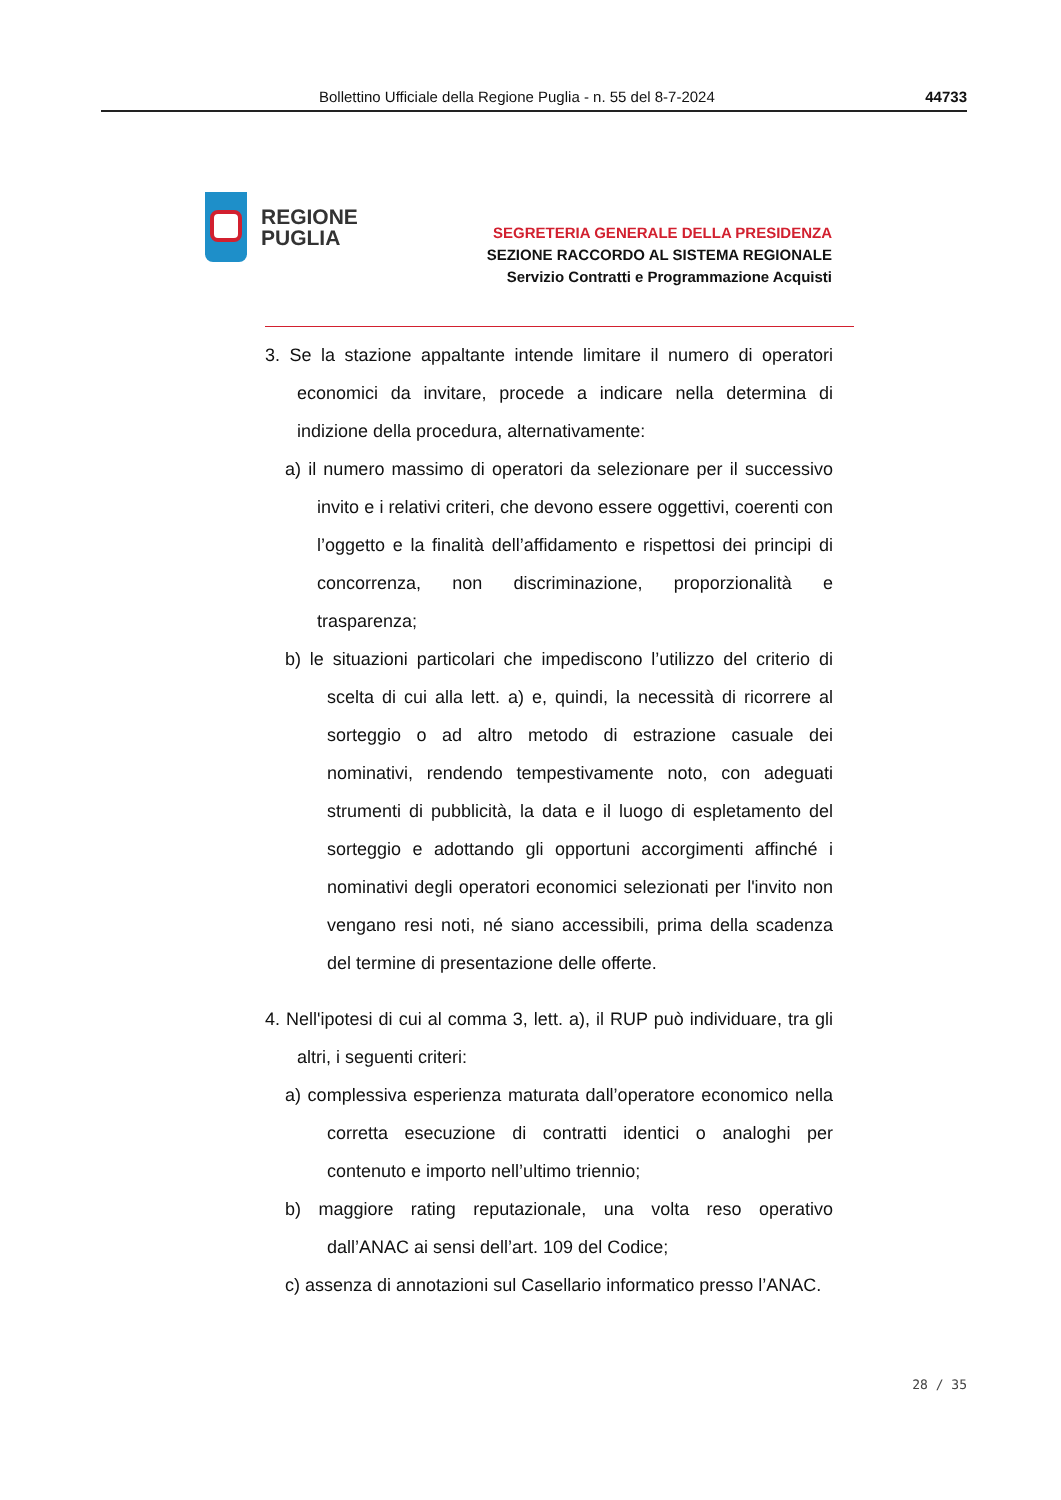Bollettino Ufficiale della Regione Puglia - n. 55 del 8-7-2024 44733
REGIONE
PUGLIA
SEGRETERIA GENERALE DELLA PRESIDENZA
SEZIONE RACCORDO AL SISTEMA REGIONALE
Servizio Contratti e Programmazione Acquisti
3. Se la stazione appaltante intende limitare il numero di operatori economici da invitare, procede a indicare nella determina di indizione della procedura, alternativamente:
a) il numero massimo di operatori da selezionare per il successivo invito e i relativi criteri, che devono essere oggettivi, coerenti con l’oggetto e la finalità dell’affidamento e rispettosi dei principi di concorrenza, non discriminazione, proporzionalità e trasparenza;
b) le situazioni particolari che impediscono l’utilizzo del criterio di scelta di cui alla lett. a) e, quindi, la necessità di ricorrere al sorteggio o ad altro metodo di estrazione casuale dei nominativi, rendendo tempestivamente noto, con adeguati strumenti di pubblicità, la data e il luogo di espletamento del sorteggio e adottando gli opportuni accorgimenti affinché i nominativi degli operatori economici selezionati per l'invito non vengano resi noti, né siano accessibili, prima della scadenza del termine di presentazione delle offerte.
4. Nell'ipotesi di cui al comma 3, lett. a), il RUP può individuare, tra gli altri, i seguenti criteri:
a) complessiva esperienza maturata dall’operatore economico nella corretta esecuzione di contratti identici o analoghi per contenuto e importo nell’ultimo triennio;
b) maggiore rating reputazionale, una volta reso operativo dall’ANAC ai sensi dell’art. 109 del Codice;
c) assenza di annotazioni sul Casellario informatico presso l’ANAC.
28 / 35